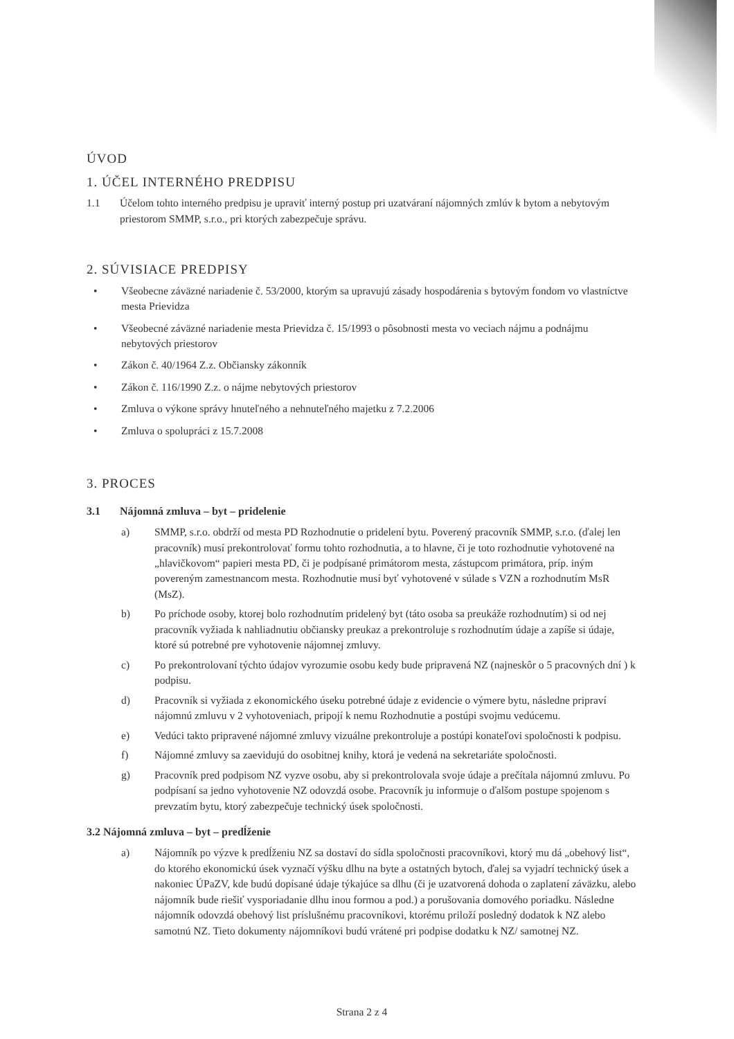ÚVOD
1. ÚČEL INTERNÉHO PREDPISU
1.1 Účelom tohto interného predpisu je upraviť interný postup pri uzatváraní nájomných zmlúv k bytom a nebytovým priestorom SMMP, s.r.o., pri ktorých zabezpečuje správu.
2. SÚVISIACE PREDPISY
• Všeobecne záväzné nariadenie č. 53/2000, ktorým sa upravujú zásady hospodárenia s bytovým fondom vo vlastníctve mesta Prievidza
• Všeobecné záväzné nariadenie mesta Prievidza č. 15/1993 o pôsobnosti mesta vo veciach nájmu a podnájmu nebytových priestorov
• Zákon č. 40/1964 Z.z. Občiansky zákonník
• Zákon č. 116/1990 Z.z. o nájme nebytových priestorov
• Zmluva o výkone správy hnuteľného a nehnuteľného majetku z 7.2.2006
• Zmluva o spolupráci z 15.7.2008
3. PROCES
3.1 Nájomná zmluva – byt – pridelenie
a) SMMP, s.r.o. obdrží od mesta PD Rozhodnutie o pridelení bytu. Poverený pracovník SMMP, s.r.o. (ďalej len pracovník) musí prekontrolovať formu tohto rozhodnutia, a to hlavne, či je toto rozhodnutie vyhotovené na „hlavičkovom“ papieri mesta PD, či je podpísané primátorom mesta, zástupcom primátora, príp. iným povereným zamestnancom mesta. Rozhodnutie musí byť vyhotovené v súlade s VZN a rozhodnutím MsR (MsZ).
b) Po príchode osoby, ktorej bolo rozhodnutím pridelený byt (táto osoba sa preukáže rozhodnutím) si od nej pracovník vyžiada k nahliadnutiu občiansky preukaz a prekontroluje s rozhodnutím údaje a zapíše si údaje, ktoré sú potrebné pre vyhotovenie nájomnej zmluvy.
c) Po prekontrolovaní týchto údajov vyrozumie osobu kedy bude pripravená NZ (najneskôr o 5 pracovných dní ) k podpisu.
d) Pracovník si vyžiada z ekonomického úseku potrebné údaje z evidencie o výmere bytu, následne pripraví nájomnú zmluvu v 2 vyhotoveniach, pripojí k nemu Rozhodnutie a postúpi svojmu vedúcemu.
e) Vedúci takto pripravené nájomné zmluvy vizuálne prekontroluje a postúpi konateľovi spoločnosti k podpisu.
f) Nájomné zmluvy sa zaevidujú do osobitnej knihy, ktorá je vedená na sekretariáte spoločnosti.
g) Pracovník pred podpisom NZ vyzve osobu, aby si prekontrolovala svoje údaje a prečítala nájomnú zmluvu. Po podpísaní sa jedno vyhotovenie NZ odovzdá osobe. Pracovník ju informuje o ďalšom postupe spojenom s prevzatím bytu, ktorý zabezpečuje technický úsek spoločnosti.
3.2 Nájomná zmluva – byt – predĺženie
a) Nájomník po výzve k predĺženiu NZ sa dostaví do sídla spoločnosti pracovníkovi, ktorý mu dá „obehový list“, do ktorého ekonomickú úsek vyznačí výšku dlhu na byte a ostatných bytoch, ďalej sa vyjadrí technický úsek a nakoniec ÚPaZV, kde budú dopísané údaje týkajúce sa dlhu (či je uzatvorená dohoda o zaplatení záväzku, alebo nájomník bude riešiť vysporiadanie dlhu inou formou a pod.) a porušovania domového poriadku. Následne nájomník odovzdá obehový list príslušnému pracovníkovi, ktorému priloží posledný dodatok k NZ alebo samotnú NZ. Tieto dokumenty nájomníkovi budú vrátené pri podpise dodatku k NZ/ samotnej NZ.
Strana 2 z 4